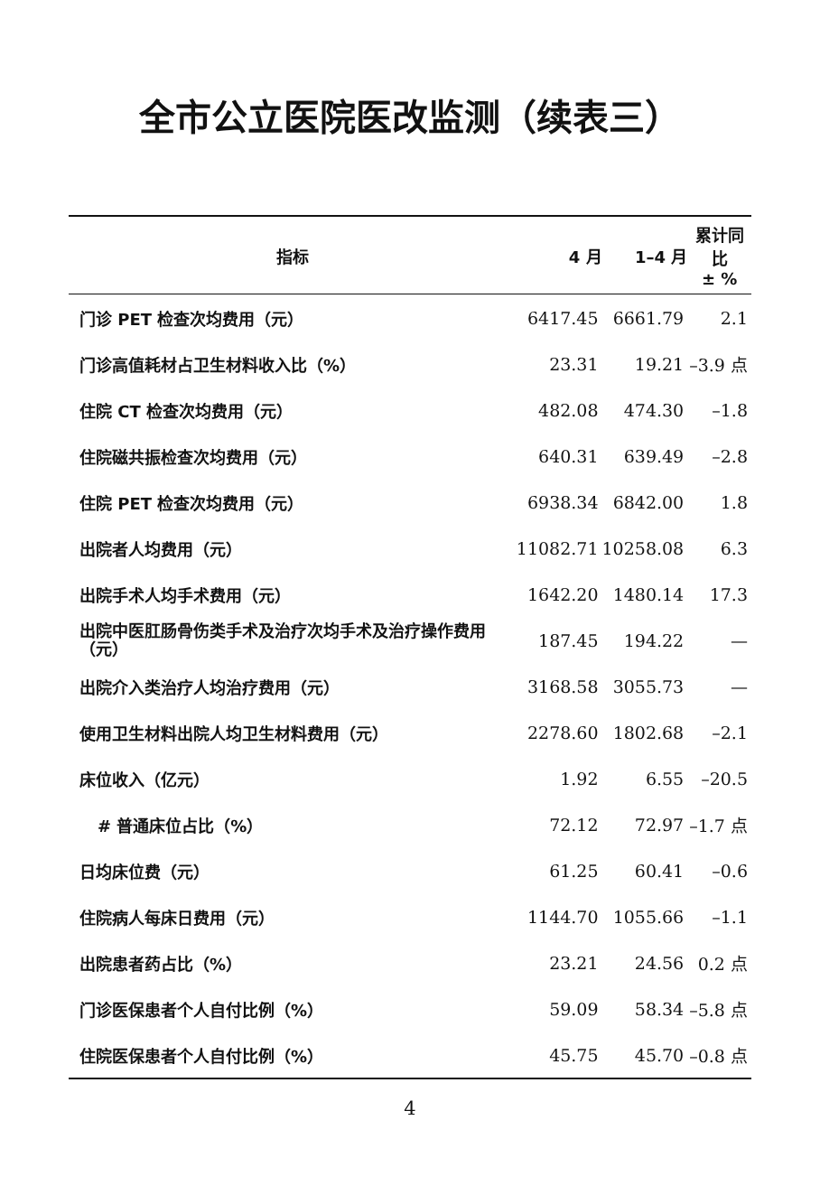全市公立医院医改监测（续表三）
| 指标 | 4 月 | 1–4 月 | 累计同比 ± % |
| --- | --- | --- | --- |
| 门诊 PET 检查次均费用（元） | 6417.45 | 6661.79 | 2.1 |
| 门诊高值耗材占卫生材料收入比（%） | 23.31 | 19.21 | –3.9 点 |
| 住院 CT 检查次均费用（元） | 482.08 | 474.30 | –1.8 |
| 住院磁共振检查次均费用（元） | 640.31 | 639.49 | –2.8 |
| 住院 PET 检查次均费用（元） | 6938.34 | 6842.00 | 1.8 |
| 出院者人均费用（元） | 11082.71 | 10258.08 | 6.3 |
| 出院手术人均手术费用（元） | 1642.20 | 1480.14 | 17.3 |
| 出院中医肛肠骨伤类手术及治疗次均手术及治疗操作费用（元） | 187.45 | 194.22 | — |
| 出院介入类治疗人均治疗费用（元） | 3168.58 | 3055.73 | — |
| 使用卫生材料出院人均卫生材料费用（元） | 2278.60 | 1802.68 | –2.1 |
| 床位收入（亿元） | 1.92 | 6.55 | –20.5 |
| # 普通床位占比（%） | 72.12 | 72.97 | –1.7 点 |
| 日均床位费（元） | 61.25 | 60.41 | –0.6 |
| 住院病人每床日费用（元） | 1144.70 | 1055.66 | –1.1 |
| 出院患者药占比（%） | 23.21 | 24.56 | 0.2 点 |
| 门诊医保患者个人自付比例（%） | 59.09 | 58.34 | –5.8 点 |
| 住院医保患者个人自付比例（%） | 45.75 | 45.70 | –0.8 点 |
4